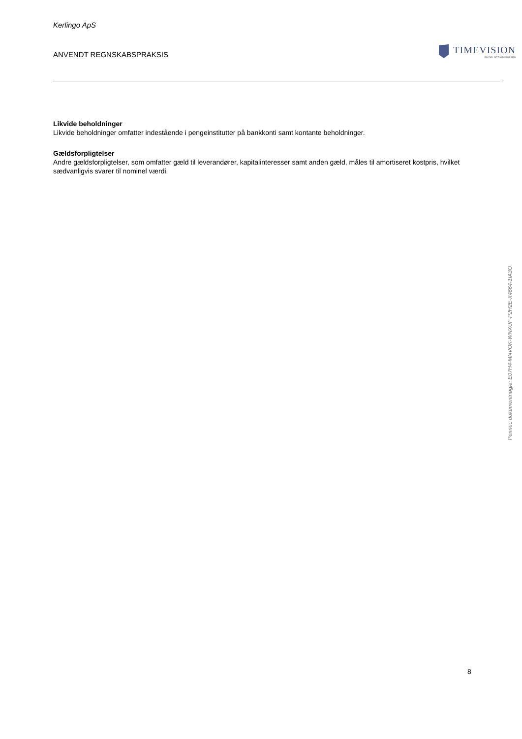Kerlingo ApS
ANVENDT REGNSKABSPRAKSIS
TIMEVISION
EN DEL AF TIMEGRUPPEN
Likvide beholdninger
Likvide beholdninger omfatter indestående i pengeinstitutter på bankkonti samt kontante beholdninger.
Gældsforpligtelser
Andre gældsforpligtelser, som omfatter gæld til leverandører, kapitalinteresser samt anden gæld, måles til amortiseret kostpris, hvilket sædvanligvis svarer til nominel værdi.
Penneo dokumentnøgle: E07H4-MNVOK-WNXUF-P2H2E-X4664-1IA3O
8